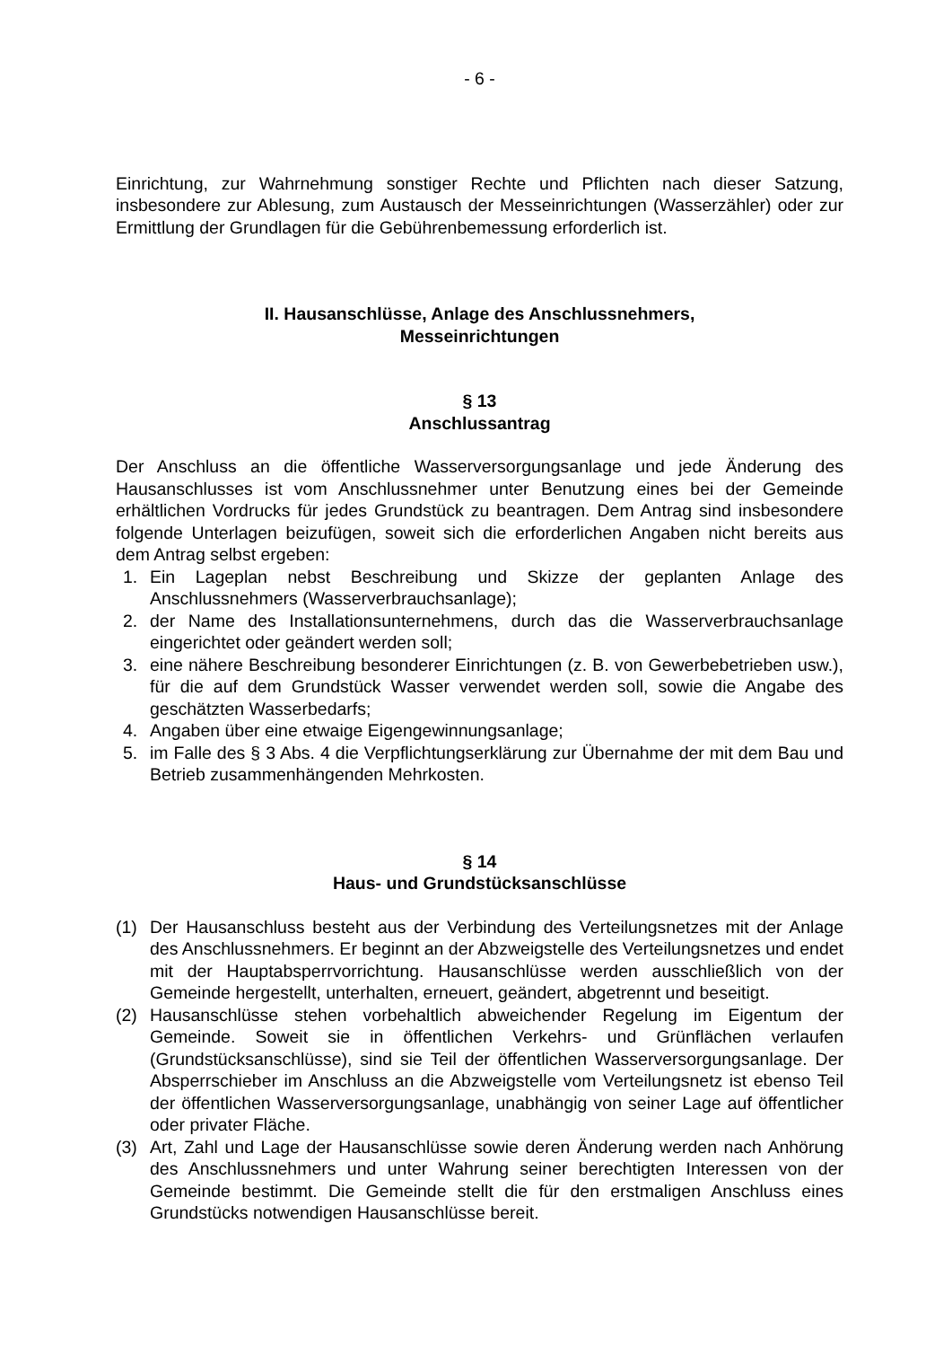- 6 -
Einrichtung, zur Wahrnehmung sonstiger Rechte und Pflichten nach dieser Satzung, insbesondere zur Ablesung, zum Austausch der Messeinrichtungen (Wasserzähler) oder zur Ermittlung der Grundlagen für die Gebührenbemessung erforderlich ist.
II. Hausanschlüsse, Anlage des Anschlussnehmers,
Messeinrichtungen
§ 13
Anschlussantrag
Der Anschluss an die öffentliche Wasserversorgungsanlage und jede Änderung des Hausanschlusses ist vom Anschlussnehmer unter Benutzung eines bei der Gemeinde erhältlichen Vordrucks für jedes Grundstück zu beantragen. Dem Antrag sind insbesondere folgende Unterlagen beizufügen, soweit sich die erforderlichen Angaben nicht bereits aus dem Antrag selbst ergeben:
1. Ein Lageplan nebst Beschreibung und Skizze der geplanten Anlage des Anschlussnehmers (Wasserverbrauchsanlage);
2. der Name des Installationsunternehmens, durch das die Wasserverbrauchsanlage eingerichtet oder geändert werden soll;
3. eine nähere Beschreibung besonderer Einrichtungen (z. B. von Gewerbebetrieben usw.), für die auf dem Grundstück Wasser verwendet werden soll, sowie die Angabe des geschätzten Wasserbedarfs;
4. Angaben über eine etwaige Eigengewinnungsanlage;
5. im Falle des § 3 Abs. 4 die Verpflichtungserklärung zur Übernahme der mit dem Bau und Betrieb zusammenhängenden Mehrkosten.
§ 14
Haus- und Grundstücksanschlüsse
(1) Der Hausanschluss besteht aus der Verbindung des Verteilungsnetzes mit der Anlage des Anschlussnehmers. Er beginnt an der Abzweigstelle des Verteilungsnetzes und endet mit der Hauptabsperrvorrichtung. Hausanschlüsse werden ausschließlich von der Gemeinde hergestellt, unterhalten, erneuert, geändert, abgetrennt und beseitigt.
(2) Hausanschlüsse stehen vorbehaltlich abweichender Regelung im Eigentum der Gemeinde. Soweit sie in öffentlichen Verkehrs- und Grünflächen verlaufen (Grundstücksanschlüsse), sind sie Teil der öffentlichen Wasserversorgungsanlage. Der Absperrschieber im Anschluss an die Abzweigstelle vom Verteilungsnetz ist ebenso Teil der öffentlichen Wasserversorgungsanlage, unabhängig von seiner Lage auf öffentlicher oder privater Fläche.
(3) Art, Zahl und Lage der Hausanschlüsse sowie deren Änderung werden nach Anhörung des Anschlussnehmers und unter Wahrung seiner berechtigten Interessen von der Gemeinde bestimmt. Die Gemeinde stellt die für den erstmaligen Anschluss eines Grundstücks notwendigen Hausanschlüsse bereit.